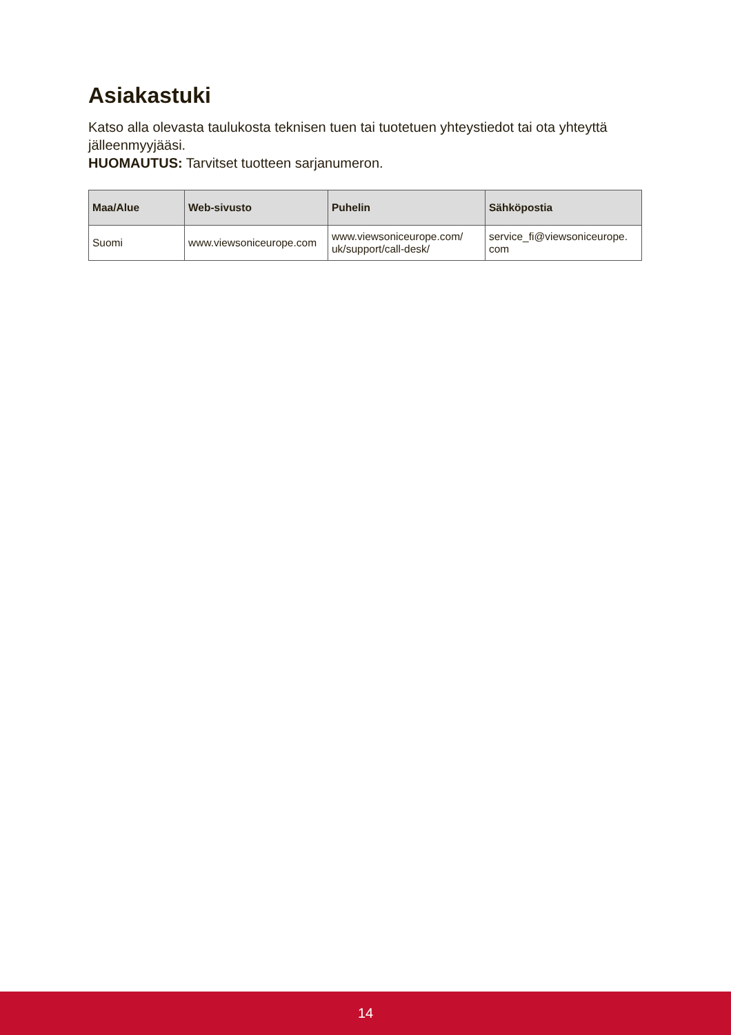Asiakastuki
Katso alla olevasta taulukosta teknisen tuen tai tuotetuen yhteystiedot tai ota yhteyttä jälleenmyyjääsi.
HUOMAUTUS: Tarvitset tuotteen sarjanumeron.
| Maa/Alue | Web-sivusto | Puhelin | Sähköpostia |
| --- | --- | --- | --- |
| Suomi | www.viewsoniceurope.com | www.viewsoniceurope.com/ uk/support/call-desk/ | service_fi@viewsoniceurope. com |
14